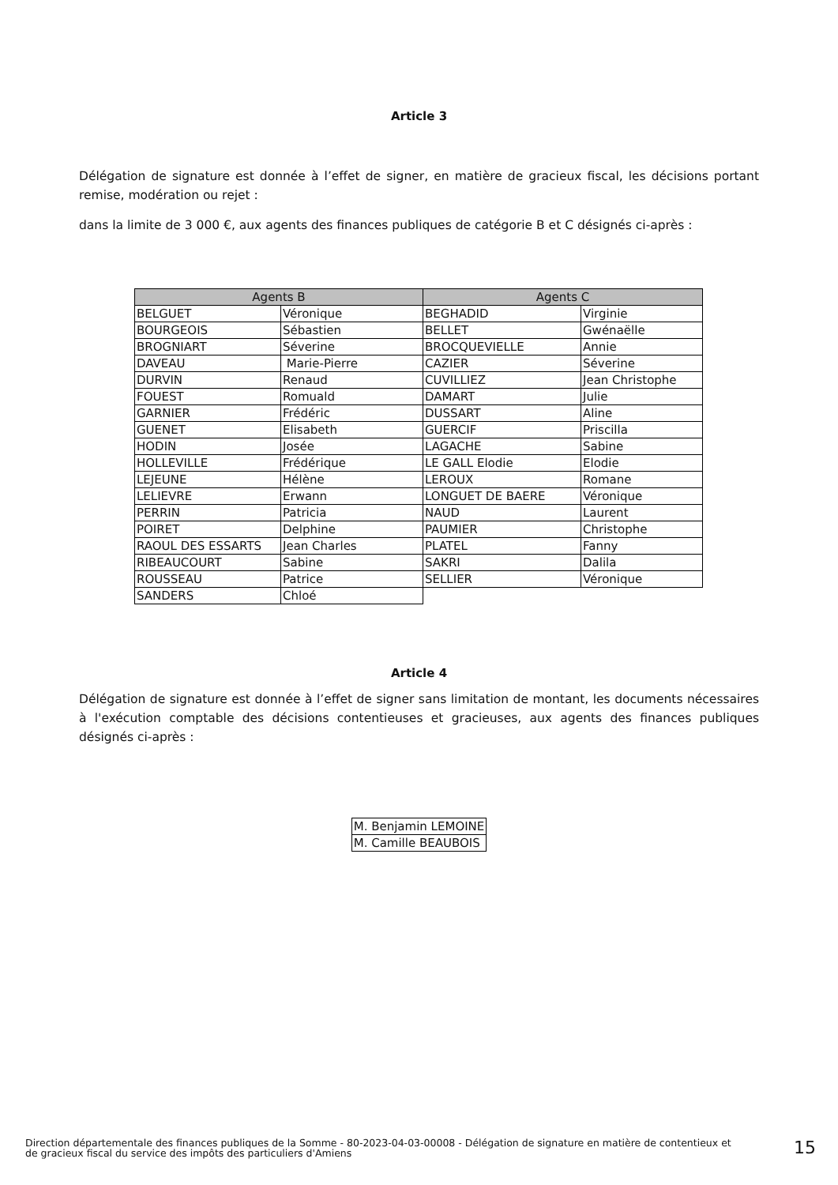Article 3
Délégation de signature est donnée à l’effet de signer, en matière de gracieux fiscal, les décisions portant remise, modération ou rejet :
dans la limite de 3 000 €, aux agents des finances publiques de catégorie B et C désignés ci-après :
| Agents B | | Agents C | |
| --- | --- | --- | --- |
| BELGUET | Véronique | BEGHADID | Virginie |
| BOURGEOIS | Sébastien | BELLET | Gwénaëlle |
| BROGNIART | Séverine | BROCQUEVIELLE | Annie |
| DAVEAU | Marie-Pierre | CAZIER | Séverine |
| DURVIN | Renaud | CUVILLIEZ | Jean Christophe |
| FOUEST | Romuald | DAMART | Julie |
| GARNIER | Frédéric | DUSSART | Aline |
| GUENET | Elisabeth | GUERCIF | Priscilla |
| HODIN | Josée | LAGACHE | Sabine |
| HOLLEVILLE | Frédérique | LE GALL Elodie | Elodie |
| LEJEUNE | Hélène | LEROUX | Romane |
| LELIEVRE | Erwann | LONGUET DE BAERE | Véronique |
| PERRIN | Patricia | NAUD | Laurent |
| POIRET | Delphine | PAUMIER | Christophe |
| RAOUL DES ESSARTS | Jean Charles | PLATEL | Fanny |
| RIBEAUCOURT | Sabine | SAKRI | Dalila |
| ROUSSEAU | Patrice | SELLIER | Véronique |
| SANDERS | Chloé | | |
Article 4
Délégation de signature est donnée à l’effet de signer sans limitation de montant, les documents nécessaires à l'exécution comptable des décisions contentieuses et gracieuses, aux agents des finances publiques désignés ci-après :
| M. Benjamin LEMOINE |
| M. Camille BEAUBOIS |
Direction départementale des finances publiques de la Somme - 80-2023-04-03-00008 - Délégation de signature en matière de contentieux et de gracieux fiscal du service des impôts des particuliers d'Amiens
15